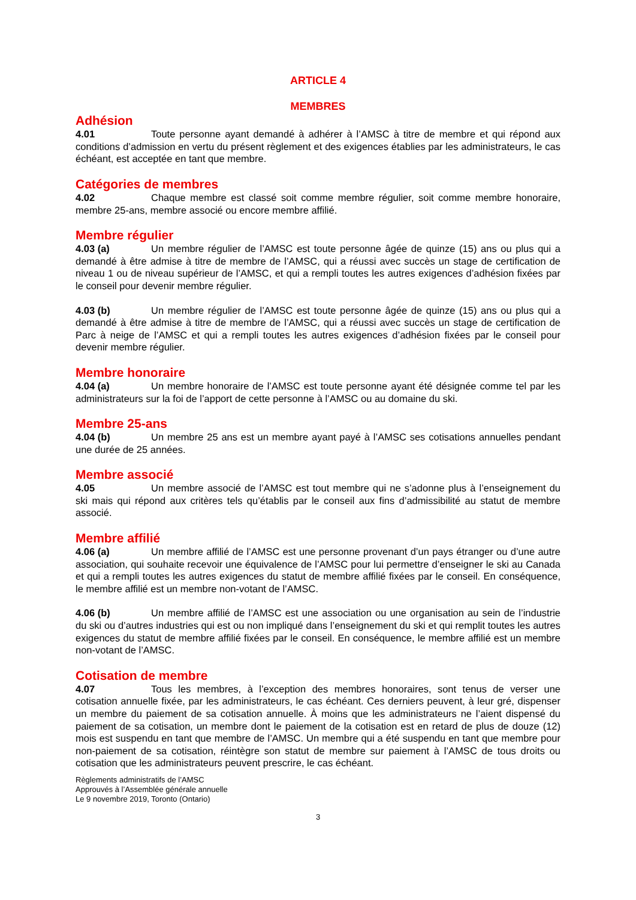ARTICLE 4
MEMBRES
Adhésion
4.01 Toute personne ayant demandé à adhérer à l’AMSC à titre de membre et qui répond aux conditions d’admission en vertu du présent règlement et des exigences établies par les administrateurs, le cas échéant, est acceptée en tant que membre.
Catégories de membres
4.02 Chaque membre est classé soit comme membre régulier, soit comme membre honoraire, membre 25-ans, membre associé ou encore membre affilié.
Membre régulier
4.03 (a) Un membre régulier de l’AMSC est toute personne âgée de quinze (15) ans ou plus qui a demandé à être admise à titre de membre de l’AMSC, qui a réussi avec succès un stage de certification de niveau 1 ou de niveau supérieur de l’AMSC, et qui a rempli toutes les autres exigences d’adhésion fixées par le conseil pour devenir membre régulier.
4.03 (b) Un membre régulier de l’AMSC est toute personne âgée de quinze (15) ans ou plus qui a demandé à être admise à titre de membre de l’AMSC, qui a réussi avec succès un stage de certification de Parc à neige de l’AMSC et qui a rempli toutes les autres exigences d’adhésion fixées par le conseil pour devenir membre régulier.
Membre honoraire
4.04 (a) Un membre honoraire de l’AMSC est toute personne ayant été désignée comme tel par les administrateurs sur la foi de l’apport de cette personne à l’AMSC ou au domaine du ski.
Membre 25-ans
4.04 (b) Un membre 25 ans est un membre ayant payé à l’AMSC ses cotisations annuelles pendant une durée de 25 années.
Membre associé
4.05 Un membre associé de l’AMSC est tout membre qui ne s’adonne plus à l’enseignement du ski mais qui répond aux critères tels qu’établis par le conseil aux fins d’admissibilité au statut de membre associé.
Membre affilié
4.06 (a) Un membre affilié de l’AMSC est une personne provenant d’un pays étranger ou d’une autre association, qui souhaite recevoir une équivalence de l’AMSC pour lui permettre d’enseigner le ski au Canada et qui a rempli toutes les autres exigences du statut de membre affilié fixées par le conseil. En conséquence, le membre affilié est un membre non-votant de l’AMSC.
4.06 (b) Un membre affilié de l’AMSC est une association ou une organisation au sein de l’industrie du ski ou d’autres industries qui est ou non impliqué dans l’enseignement du ski et qui remplit toutes les autres exigences du statut de membre affilié fixées par le conseil. En conséquence, le membre affilié est un membre non-votant de l’AMSC.
Cotisation de membre
4.07 Tous les membres, à l’exception des membres honoraires, sont tenus de verser une cotisation annuelle fixée, par les administrateurs, le cas échéant. Ces derniers peuvent, à leur gré, dispenser un membre du paiement de sa cotisation annuelle. À moins que les administrateurs ne l’aient dispensé du paiement de sa cotisation, un membre dont le paiement de la cotisation est en retard de plus de douze (12) mois est suspendu en tant que membre de l’AMSC. Un membre qui a été suspendu en tant que membre pour non-paiement de sa cotisation, réintègre son statut de membre sur paiement à l’AMSC de tous droits ou cotisation que les administrateurs peuvent prescrire, le cas échéant.
Règlements administratifs de l’AMSC
Approuvés à l’Assemblée générale annuelle
Le 9 novembre 2019, Toronto (Ontario)
3